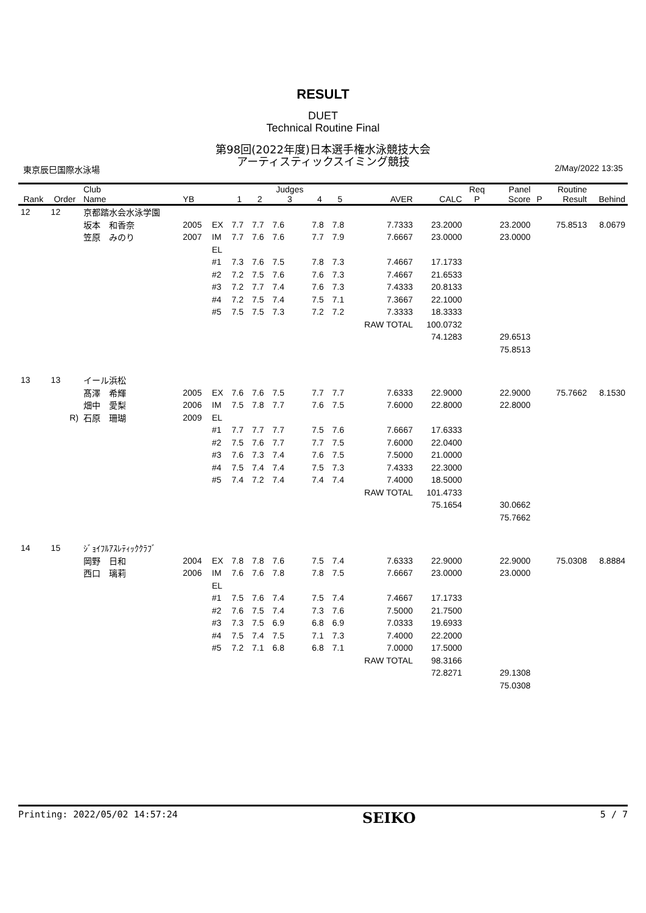RESULT
DUET
Technical Routine Final
第98回(2022年度)日本選手権水泳競技大会
アーティスティックスイミング競技
東京辰巳国際水泳場 2/May/2022 13:35
| Rank | Order | Club Name | YB | | 1 | 2 | Judges 3 | 4 | 5 | AVER | CALC | Req P | Panel Score | P | Routine Result | Behind |
| --- | --- | --- | --- | --- | --- | --- | --- | --- | --- | --- | --- | --- | --- | --- | --- | --- |
| 12 | 12 | 京都踏水会水泳学園 | | | | | | | | | | | | | | |
| | | 坂本 和香奈 | 2005 | EX | 7.7 | 7.7 | 7.6 | 7.8 | 7.8 | 7.7333 | 23.2000 | | 23.2000 | | 75.8513 | 8.0679 |
| | | 笠原 みのり | 2007 | IM | 7.7 | 7.6 | 7.6 | 7.7 | 7.9 | 7.6667 | 23.0000 | | 23.0000 | | | |
| | | | | EL | | | | | | | | | | | | |
| | | | | #1 | 7.3 | 7.6 | 7.5 | 7.8 | 7.3 | 7.4667 | 17.1733 | | | | | |
| | | | | #2 | 7.2 | 7.5 | 7.6 | 7.6 | 7.3 | 7.4667 | 21.6533 | | | | | |
| | | | | #3 | 7.2 | 7.7 | 7.4 | 7.6 | 7.3 | 7.4333 | 20.8133 | | | | | |
| | | | | #4 | 7.2 | 7.5 | 7.4 | 7.5 | 7.1 | 7.3667 | 22.1000 | | | | | |
| | | | | #5 | 7.5 | 7.5 | 7.3 | 7.2 | 7.2 | 7.3333 | 18.3333 | | | | | |
| | | | | | | | | | | RAW TOTAL | 100.0732 | | | | | |
| | | | | | | | | | | | 74.1283 | | 29.6513 | | | |
| | | | | | | | | | | | | | 75.8513 | | | |
| 13 | 13 | イール浜松 | | | | | | | | | | | | | | |
| | | 髙澤 希輝 | 2005 | EX | 7.6 | 7.6 | 7.5 | 7.7 | 7.7 | 7.6333 | 22.9000 | | 22.9000 | | 75.7662 | 8.1530 |
| | | 畑中 愛梨 | 2006 | IM | 7.5 | 7.8 | 7.7 | 7.6 | 7.5 | 7.6000 | 22.8000 | | 22.8000 | | | |
| | R) | 石原 珊瑚 | 2009 | EL | | | | | | | | | | | | |
| | | | | #1 | 7.7 | 7.7 | 7.7 | 7.5 | 7.6 | 7.6667 | 17.6333 | | | | | |
| | | | | #2 | 7.5 | 7.6 | 7.7 | 7.7 | 7.5 | 7.6000 | 22.0400 | | | | | |
| | | | | #3 | 7.6 | 7.3 | 7.4 | 7.6 | 7.5 | 7.5000 | 21.0000 | | | | | |
| | | | | #4 | 7.5 | 7.4 | 7.4 | 7.5 | 7.3 | 7.4333 | 22.3000 | | | | | |
| | | | | #5 | 7.4 | 7.2 | 7.4 | 7.4 | 7.4 | 7.4000 | 18.5000 | | | | | |
| | | | | | | | | | | RAW TOTAL | 101.4733 | | | | | |
| | | | | | | | | | | | 75.1654 | | 30.0662 | | | |
| | | | | | | | | | | | | | 75.7662 | | | |
| 14 | 15 | ｼﾞｮｲﾌﾙｱｽﾚﾃｨｯｸｸﾗﾌﾞ | | | | | | | | | | | | | | |
| | | 岡野 日和 | 2004 | EX | 7.8 | 7.8 | 7.6 | 7.5 | 7.4 | 7.6333 | 22.9000 | | 22.9000 | | 75.0308 | 8.8884 |
| | | 西口 璃莉 | 2006 | IM | 7.6 | 7.6 | 7.8 | 7.8 | 7.5 | 7.6667 | 23.0000 | | 23.0000 | | | |
| | | | | EL | | | | | | | | | | | | |
| | | | | #1 | 7.5 | 7.6 | 7.4 | 7.5 | 7.4 | 7.4667 | 17.1733 | | | | | |
| | | | | #2 | 7.6 | 7.5 | 7.4 | 7.3 | 7.6 | 7.5000 | 21.7500 | | | | | |
| | | | | #3 | 7.3 | 7.5 | 6.9 | 6.8 | 6.9 | 7.0333 | 19.6933 | | | | | |
| | | | | #4 | 7.5 | 7.4 | 7.5 | 7.1 | 7.3 | 7.4000 | 22.2000 | | | | | |
| | | | | #5 | 7.2 | 7.1 | 6.8 | 6.8 | 7.1 | 7.0000 | 17.5000 | | | | | |
| | | | | | | | | | | RAW TOTAL | 98.3166 | | | | | |
| | | | | | | | | | | | 72.8271 | | 29.1308 | | | |
| | | | | | | | | | | | | | 75.0308 | | | |
Printing: 2022/05/02 14:57:24 SEIKO 5 / 7